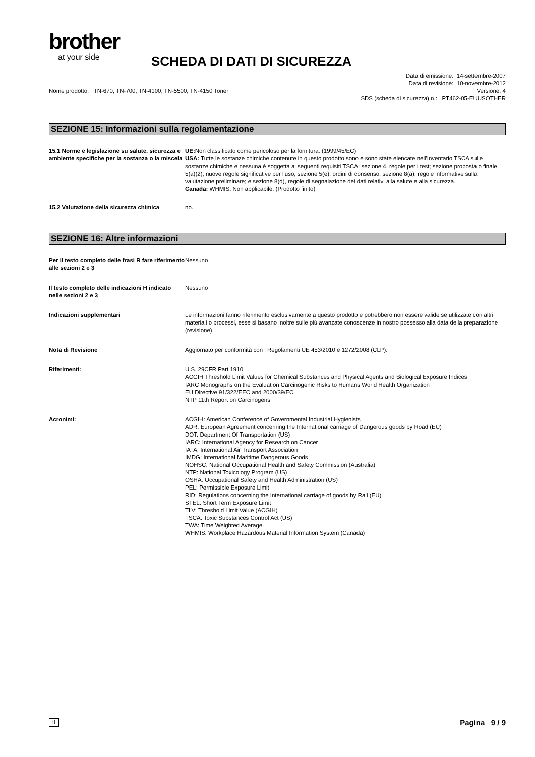brother
at your side
SCHEDA DI DATI DI SICUREZZA
Data di emissione: 14-settembre-2007
Data di revisione: 10-novembre-2012
Nome prodotto: TN-670, TN-700, TN-4100, TN-5500, TN-4150 Toner Versione: 4
SDS (scheda di sicurezza) n.: PT462-05-EUUSOTHER
SEZIONE 15: Informazioni sulla regolamentazione
15.1 Norme e legislazione su salute, sicurezza e ambiente specifiche per la sostanza o la miscela
UE: Non classificato come pericoloso per la fornitura. (1999/45/EC)
USA: Tutte le sostanze chimiche contenute in questo prodotto sono e sono state elencate nell'Inventario TSCA sulle sostanze chimiche e nessuna è soggetta ai seguenti requisiti TSCA: sezione 4, regole per i test; sezione proposta o finale 5(a)(2), nuove regole significative per l'uso; sezione 5(e), ordini di consenso; sezione 8(a), regole informative sulla valutazione preliminare; e sezione 8(d), regole di segnalazione dei dati relativi alla salute e alla sicurezza.
Canada: WHMIS: Non applicabile. (Prodotto finito)
15.2 Valutazione della sicurezza chimica
no.
SEZIONE 16: Altre informazioni
Per il testo completo delle frasi R fare riferimento alle sezioni 2 e 3
Nessuno
Il testo completo delle indicazioni H indicato nelle sezioni 2 e 3
Nessuno
Indicazioni supplementari Le informazioni fanno riferimento esclusivamente a questo prodotto e potrebbero non essere valide se utilizzate con altri materiali o processi, esse si basano inoltre sulle più avanzate conoscenze in nostro possesso alla data della preparazione (revisione).
Nota di Revisione Aggiornato per conformità con i Regolamenti UE 453/2010 e 1272/2008 (CLP).
Riferimenti: U.S. 29CFR Part 1910
ACGIH Threshold Limit Values for Chemical Substances and Physical Agents and Biological Exposure Indices
IARC Monographs on the Evaluation Carcinogenic Risks to Humans World Health Organization
EU Directive 91/322/EEC and 2000/39/EC
NTP 11th Report on Carcinogens
Acronimi: ACGIH: American Conference of Governmental Industrial Hygienists
ADR: European Agreement concerning the International carriage of Dangerous goods by Road (EU)
DOT: Department Of Transportation (US)
IARC: International Agency for Research on Cancer
IATA: International Air Transport Association
IMDG: International Maritime Dangerous Goods
NOHSC: National Occupational Health and Safety Commission (Australia)
NTP: National Toxicology Program (US)
OSHA: Occupational Safety and Health Administration (US)
PEL: Permissible Exposure Limit
RID: Regulations concerning the International carriage of goods by Rail (EU)
STEL: Short Term Exposure Limit
TLV: Threshold Limit Value (ACGIH)
TSCA: Toxic Substances Control Act (US)
TWA: Time Weighted Average
WHMIS: Workplace Hazardous Material Information System (Canada)
IT Pagina 9 / 9